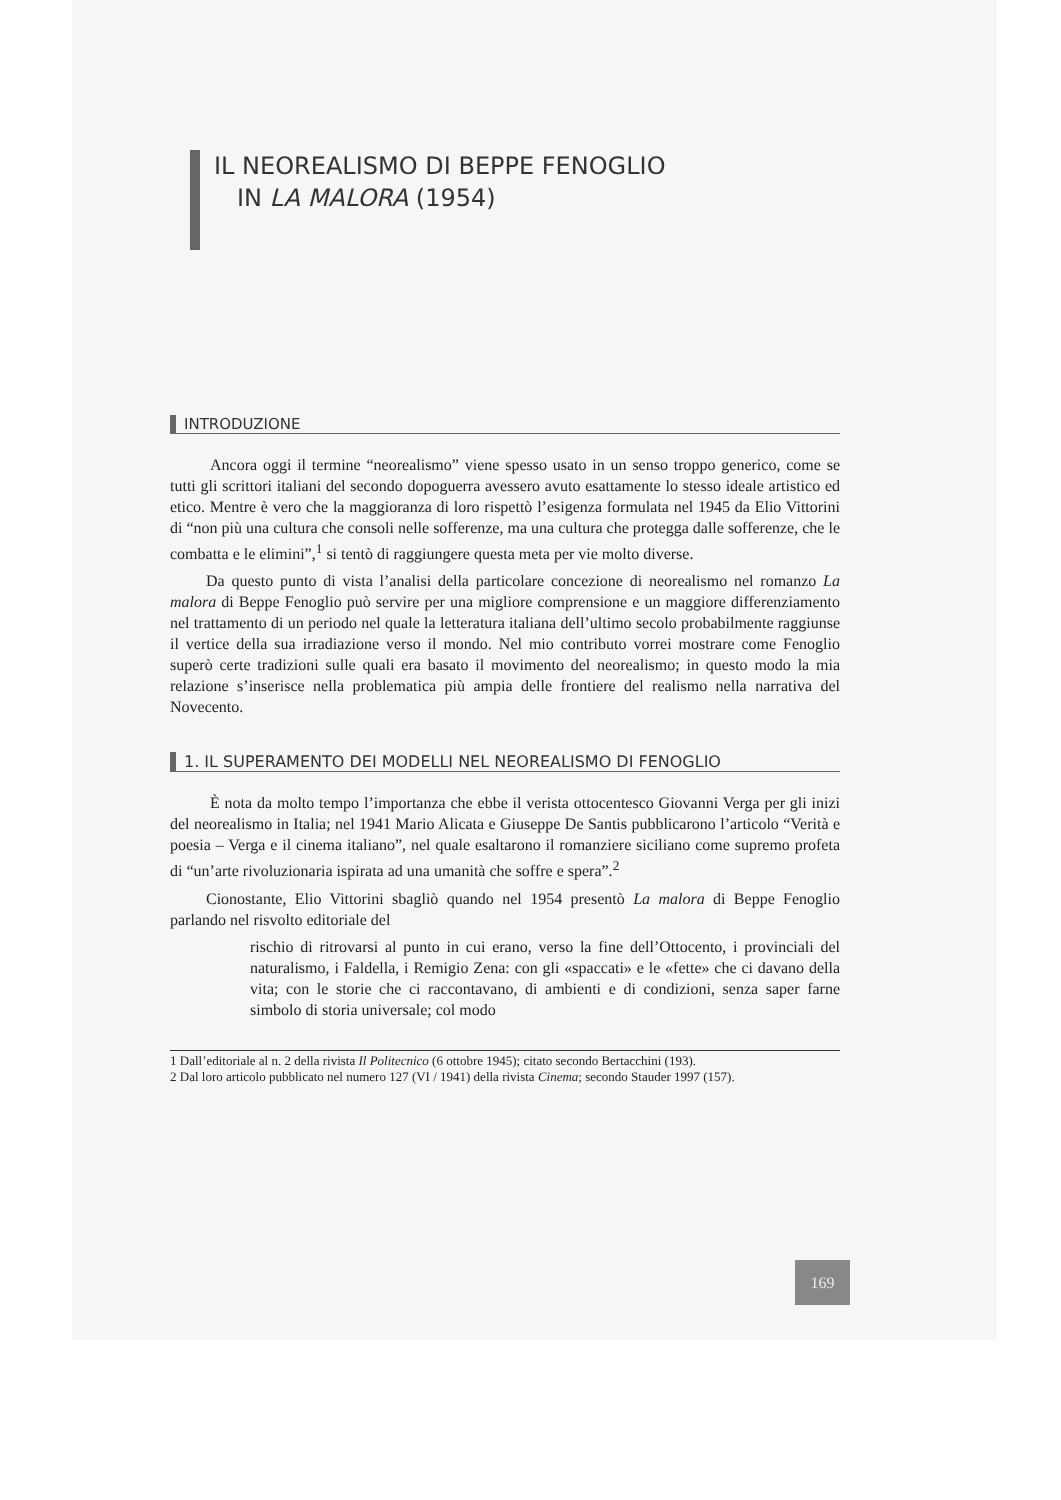IL NEOREALISMO DI BEPPE FENOGLIO
IN LA MALORA (1954)
INTRODUZIONE
Ancora oggi il termine “neorealismo” viene spesso usato in un senso troppo generico, come se tutti gli scrittori italiani del secondo dopoguerra avessero avuto esattamente lo stesso ideale artistico ed etico. Mentre è vero che la maggioranza di loro rispettò l’esigenza formulata nel 1945 da Elio Vittorini di “non più una cultura che consoli nelle sofferenze, ma una cultura che protegga dalle sofferenze, che le combatta e le elimini”,<sup>1</sup> si tentò di raggiungere questa meta per vie molto diverse.
Da questo punto di vista l’analisi della particolare concezione di neorealismo nel romanzo La malora di Beppe Fenoglio può servire per una migliore comprensione e un maggiore differenziamento nel trattamento di un periodo nel quale la letteratura italiana dell’ultimo secolo probabilmente raggiunse il vertice della sua irradiazione verso il mondo. Nel mio contributo vorrei mostrare come Fenoglio superò certe tradizioni sulle quali era basato il movimento del neorealismo; in questo modo la mia relazione s’inserisce nella problematica più ampia delle frontiere del realismo nella narrativa del Novecento.
1. IL SUPERAMENTO DEI MODELLI NEL NEOREALISMO DI FENOGLIO
È nota da molto tempo l’importanza che ebbe il verista ottocentesco Giovanni Verga per gli inizi del neorealismo in Italia; nel 1941 Mario Alicata e Giuseppe De Santis pubblicarono l’articolo “Verità e poesia – Verga e il cinema italiano”, nel quale esaltarono il romanziere siciliano come supremo profeta di “un’arte rivoluzionaria ispirata ad una umanità che soffre e spera”.<sup>2</sup>
Cionostante, Elio Vittorini sbagliò quando nel 1954 presentò La malora di Beppe Fenoglio parlando nel risvolto editoriale del
rischio di ritrovarsi al punto in cui erano, verso la fine dell’Ottocento, i provinciali del naturalismo, i Faldella, i Remigio Zena: con gli «spaccati» e le «fette» che ci davano della vita; con le storie che ci raccontavano, di ambienti e di condizioni, senza saper farne simbolo di storia universale; col modo
1 Dall’editoriale al n. 2 della rivista Il Politecnico (6 ottobre 1945); citato secondo Bertacchini (193).
2 Dal loro articolo pubblicato nel numero 127 (VI / 1941) della rivista Cinema; secondo Stauder 1997 (157).
169